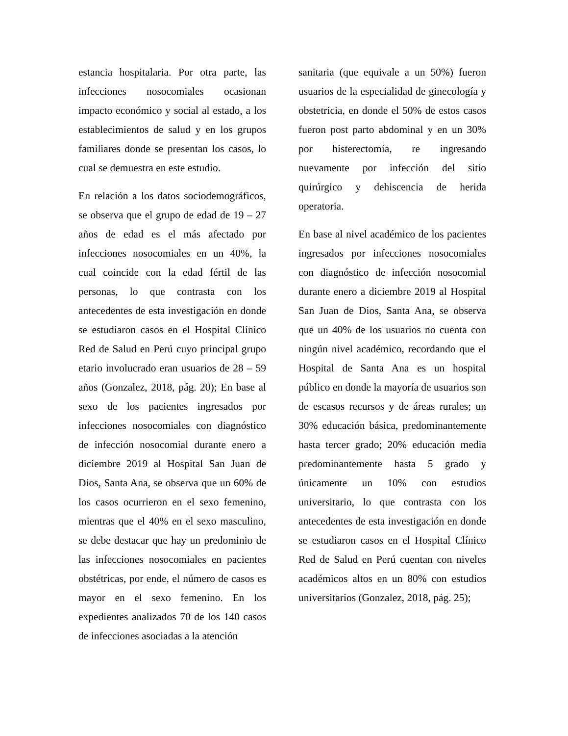estancia hospitalaria. Por otra parte, las infecciones nosocomiales ocasionan impacto económico y social al estado, a los establecimientos de salud y en los grupos familiares donde se presentan los casos, lo cual se demuestra en este estudio.
En relación a los datos sociodemográficos, se observa que el grupo de edad de 19 – 27 años de edad es el más afectado por infecciones nosocomiales en un 40%, la cual coincide con la edad fértil de las personas, lo que contrasta con los antecedentes de esta investigación en donde se estudiaron casos en el Hospital Clínico Red de Salud en Perú cuyo principal grupo etario involucrado eran usuarios de 28 – 59 años (Gonzalez, 2018, pág. 20); En base al sexo de los pacientes ingresados por infecciones nosocomiales con diagnóstico de infección nosocomial durante enero a diciembre 2019 al Hospital San Juan de Dios, Santa Ana, se observa que un 60% de los casos ocurrieron en el sexo femenino, mientras que el 40% en el sexo masculino, se debe destacar que hay un predominio de las infecciones nosocomiales en pacientes obstétricas, por ende, el número de casos es mayor en el sexo femenino. En los expedientes analizados 70 de los 140 casos de infecciones asociadas a la atención
sanitaria (que equivale a un 50%) fueron usuarios de la especialidad de ginecología y obstetricia, en donde el 50% de estos casos fueron post parto abdominal y en un 30% por histerectomía, re ingresando nuevamente por infección del sitio quirúrgico y dehiscencia de herida operatoria.
En base al nivel académico de los pacientes ingresados por infecciones nosocomiales con diagnóstico de infección nosocomial durante enero a diciembre 2019 al Hospital San Juan de Dios, Santa Ana, se observa que un 40% de los usuarios no cuenta con ningún nivel académico, recordando que el Hospital de Santa Ana es un hospital público en donde la mayoría de usuarios son de escasos recursos y de áreas rurales; un 30% educación básica, predominantemente hasta tercer grado; 20% educación media predominantemente hasta 5 grado y únicamente un 10% con estudios universitario, lo que contrasta con los antecedentes de esta investigación en donde se estudiaron casos en el Hospital Clínico Red de Salud en Perú cuentan con niveles académicos altos en un 80% con estudios universitarios (Gonzalez, 2018, pág. 25);